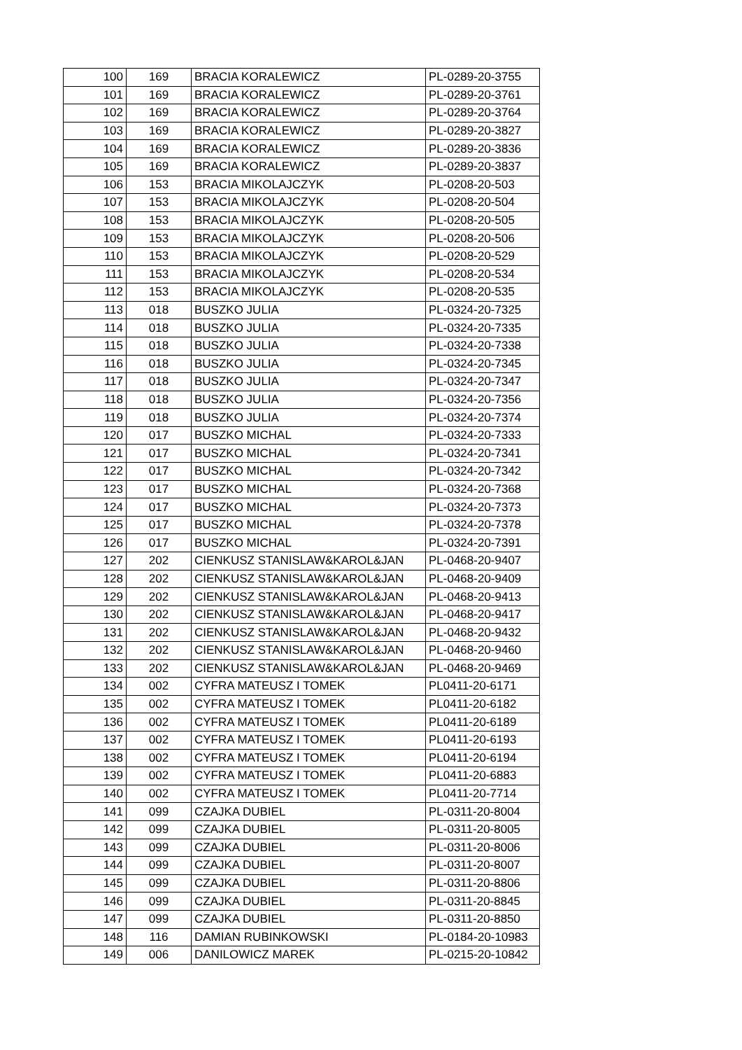| 100 | 169 | BRACIA KORALEWICZ | PL-0289-20-3755 |
| 101 | 169 | BRACIA KORALEWICZ | PL-0289-20-3761 |
| 102 | 169 | BRACIA KORALEWICZ | PL-0289-20-3764 |
| 103 | 169 | BRACIA KORALEWICZ | PL-0289-20-3827 |
| 104 | 169 | BRACIA KORALEWICZ | PL-0289-20-3836 |
| 105 | 169 | BRACIA KORALEWICZ | PL-0289-20-3837 |
| 106 | 153 | BRACIA MIKOLAJCZYK | PL-0208-20-503 |
| 107 | 153 | BRACIA MIKOLAJCZYK | PL-0208-20-504 |
| 108 | 153 | BRACIA MIKOLAJCZYK | PL-0208-20-505 |
| 109 | 153 | BRACIA MIKOLAJCZYK | PL-0208-20-506 |
| 110 | 153 | BRACIA MIKOLAJCZYK | PL-0208-20-529 |
| 111 | 153 | BRACIA MIKOLAJCZYK | PL-0208-20-534 |
| 112 | 153 | BRACIA MIKOLAJCZYK | PL-0208-20-535 |
| 113 | 018 | BUSZKO JULIA | PL-0324-20-7325 |
| 114 | 018 | BUSZKO JULIA | PL-0324-20-7335 |
| 115 | 018 | BUSZKO JULIA | PL-0324-20-7338 |
| 116 | 018 | BUSZKO JULIA | PL-0324-20-7345 |
| 117 | 018 | BUSZKO JULIA | PL-0324-20-7347 |
| 118 | 018 | BUSZKO JULIA | PL-0324-20-7356 |
| 119 | 018 | BUSZKO JULIA | PL-0324-20-7374 |
| 120 | 017 | BUSZKO MICHAL | PL-0324-20-7333 |
| 121 | 017 | BUSZKO MICHAL | PL-0324-20-7341 |
| 122 | 017 | BUSZKO MICHAL | PL-0324-20-7342 |
| 123 | 017 | BUSZKO MICHAL | PL-0324-20-7368 |
| 124 | 017 | BUSZKO MICHAL | PL-0324-20-7373 |
| 125 | 017 | BUSZKO MICHAL | PL-0324-20-7378 |
| 126 | 017 | BUSZKO MICHAL | PL-0324-20-7391 |
| 127 | 202 | CIENKUSZ STANISLAW&KAROL&JAN | PL-0468-20-9407 |
| 128 | 202 | CIENKUSZ STANISLAW&KAROL&JAN | PL-0468-20-9409 |
| 129 | 202 | CIENKUSZ STANISLAW&KAROL&JAN | PL-0468-20-9413 |
| 130 | 202 | CIENKUSZ STANISLAW&KAROL&JAN | PL-0468-20-9417 |
| 131 | 202 | CIENKUSZ STANISLAW&KAROL&JAN | PL-0468-20-9432 |
| 132 | 202 | CIENKUSZ STANISLAW&KAROL&JAN | PL-0468-20-9460 |
| 133 | 202 | CIENKUSZ STANISLAW&KAROL&JAN | PL-0468-20-9469 |
| 134 | 002 | CYFRA MATEUSZ I TOMEK | PL0411-20-6171 |
| 135 | 002 | CYFRA MATEUSZ I TOMEK | PL0411-20-6182 |
| 136 | 002 | CYFRA MATEUSZ I TOMEK | PL0411-20-6189 |
| 137 | 002 | CYFRA MATEUSZ I TOMEK | PL0411-20-6193 |
| 138 | 002 | CYFRA MATEUSZ I TOMEK | PL0411-20-6194 |
| 139 | 002 | CYFRA MATEUSZ I TOMEK | PL0411-20-6883 |
| 140 | 002 | CYFRA MATEUSZ I TOMEK | PL0411-20-7714 |
| 141 | 099 | CZAJKA DUBIEL | PL-0311-20-8004 |
| 142 | 099 | CZAJKA DUBIEL | PL-0311-20-8005 |
| 143 | 099 | CZAJKA DUBIEL | PL-0311-20-8006 |
| 144 | 099 | CZAJKA DUBIEL | PL-0311-20-8007 |
| 145 | 099 | CZAJKA DUBIEL | PL-0311-20-8806 |
| 146 | 099 | CZAJKA DUBIEL | PL-0311-20-8845 |
| 147 | 099 | CZAJKA DUBIEL | PL-0311-20-8850 |
| 148 | 116 | DAMIAN RUBINKOWSKI | PL-0184-20-10983 |
| 149 | 006 | DANILOWICZ MAREK | PL-0215-20-10842 |